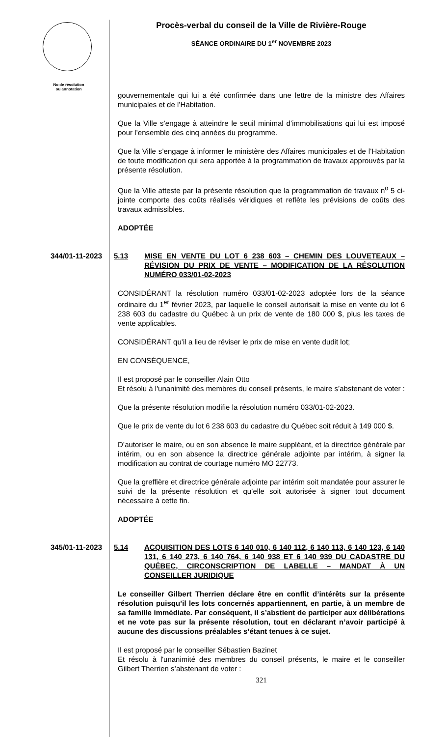Procès-verbal du conseil de la Ville de Rivière-Rouge
SÉANCE ORDINAIRE DU 1<sup>er</sup> NOVEMBRE 2023
No de résolution
ou annotation
gouvernementale qui lui a été confirmée dans une lettre de la ministre des Affaires municipales et de l’Habitation.
Que la Ville s’engage à atteindre le seuil minimal d’immobilisations qui lui est imposé pour l’ensemble des cinq années du programme.
Que la Ville s’engage à informer le ministère des Affaires municipales et de l’Habitation de toute modification qui sera apportée à la programmation de travaux approuvés par la présente résolution.
Que la Ville atteste par la présente résolution que la programmation de travaux n<sup>o</sup> 5 ci-jointe comporte des coûts réalisés véridiques et reflète les prévisions de coûts des travaux admissibles.
ADOPTÉE
344/01-11-2023 5.13 MISE EN VENTE DU LOT 6 238 603 – CHEMIN DES LOUVETEAUX – RÉVISION DU PRIX DE VENTE – MODIFICATION DE LA RÉSOLUTION NUMÉRO 033/01-02-2023
CONSIDÉRANT la résolution numéro 033/01-02-2023 adoptée lors de la séance ordinaire du 1<sup>er</sup> février 2023, par laquelle le conseil autorisait la mise en vente du lot 6 238 603 du cadastre du Québec à un prix de vente de 180 000 $, plus les taxes de vente applicables.
CONSIDÉRANT qu’il a lieu de réviser le prix de mise en vente dudit lot;
EN CONSÉQUENCE,
Il est proposé par le conseiller Alain Otto
Et résolu à l'unanimité des membres du conseil présents, le maire s’abstenant de voter :
Que la présente résolution modifie la résolution numéro 033/01-02-2023.
Que le prix de vente du lot 6 238 603 du cadastre du Québec soit réduit à 149 000 $.
D’autoriser le maire, ou en son absence le maire suppléant, et la directrice générale par intérim, ou en son absence la directrice générale adjointe par intérim, à signer la modification au contrat de courtage numéro MO 22773.
Que la greffière et directrice générale adjointe par intérim soit mandatée pour assurer le suivi de la présente résolution et qu’elle soit autorisée à signer tout document nécessaire à cette fin.
ADOPTÉE
345/01-11-2023 5.14 ACQUISITION DES LOTS 6 140 010, 6 140 112, 6 140 113, 6 140 123, 6 140 131, 6 140 273, 6 140 764, 6 140 938 ET 6 140 939 DU CADASTRE DU QUÉBEC, CIRCONSCRIPTION DE LABELLE – MANDAT À UN CONSEILLER JURIDIQUE
Le conseiller Gilbert Therrien déclare être en conflit d’intérêts sur la présente résolution puisqu’il les lots concernés appartiennent, en partie, à un membre de sa famille immédiate. Par conséquent, il s’abstient de participer aux délibérations et ne vote pas sur la présente résolution, tout en déclarant n’avoir participé à aucune des discussions préalables s’étant tenues à ce sujet.
Il est proposé par le conseiller Sébastien Bazinet
Et résolu à l'unanimité des membres du conseil présents, le maire et le conseiller Gilbert Therrien s’abstenant de voter :
321